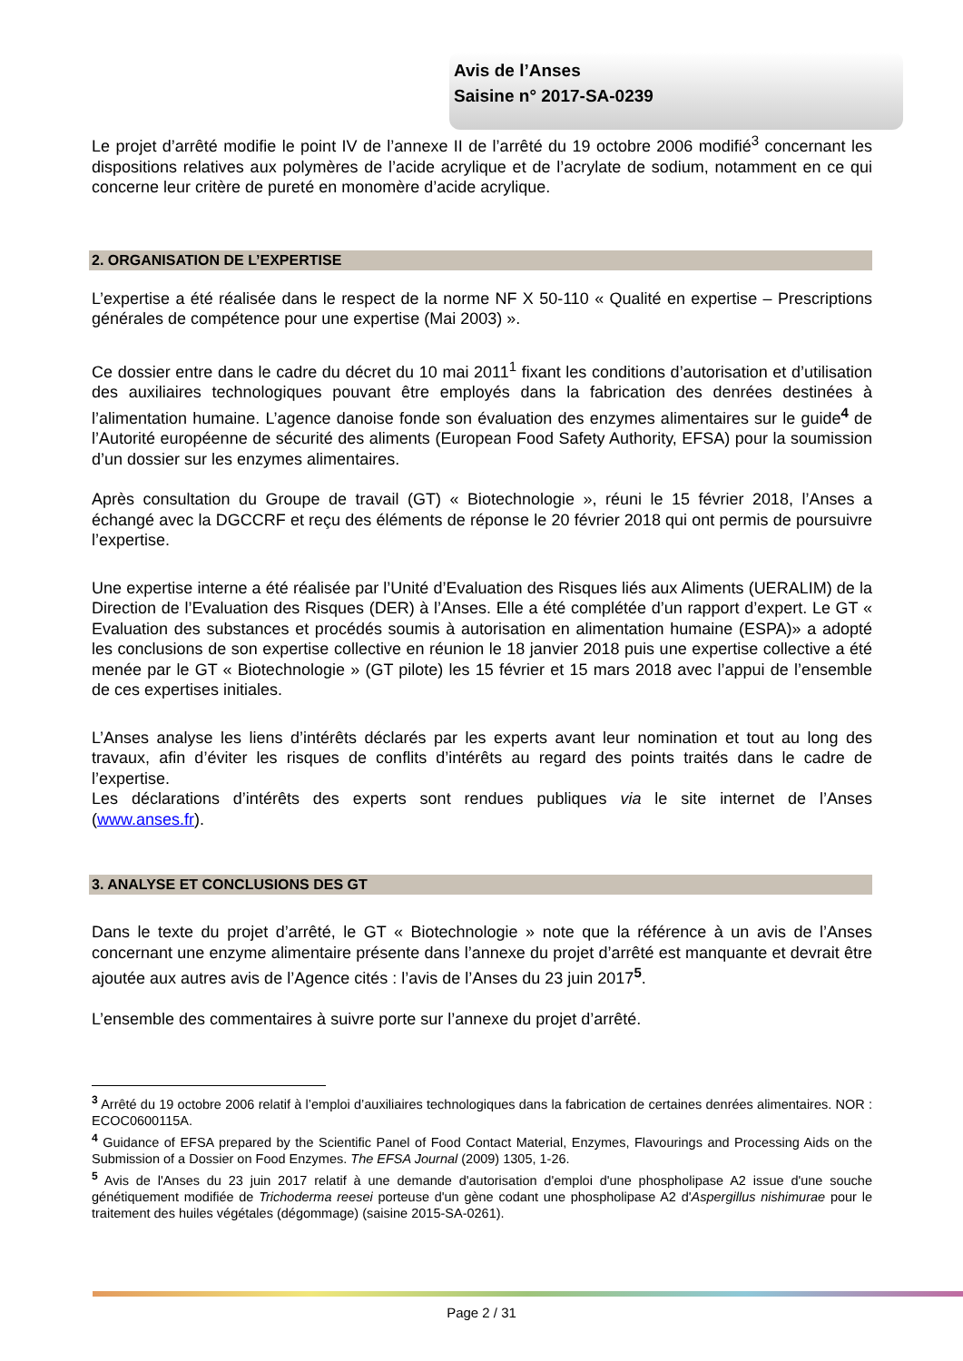Avis de l’Anses
Saisine n° 2017-SA-0239
Le projet d’arrêté modifie le point IV de l’annexe II de l’arrêté du 19 octobre 2006 modifié<sup>3</sup> concernant les dispositions relatives aux polymères de l’acide acrylique et de l’acrylate de sodium, notamment en ce qui concerne leur critère de pureté en monomère d’acide acrylique.
2. ORGANISATION DE L’EXPERTISE
L’expertise a été réalisée dans le respect de la norme NF X 50-110 « Qualité en expertise – Prescriptions générales de compétence pour une expertise (Mai 2003) ».
Ce dossier entre dans le cadre du décret du 10 mai 2011<sup>1</sup> fixant les conditions d’autorisation et d’utilisation des auxiliaires technologiques pouvant être employés dans la fabrication des denrées destinées à l’alimentation humaine. L’agence danoise fonde son évaluation des enzymes alimentaires sur le guide<sup>4</sup> de l’Autorité européenne de sécurité des aliments (European Food Safety Authority, EFSA) pour la soumission d’un dossier sur les enzymes alimentaires.
Après consultation du Groupe de travail (GT) « Biotechnologie », réuni le 15 février 2018, l’Anses a échangé avec la DGCCRF et reçu des éléments de réponse le 20 février 2018 qui ont permis de poursuivre l’expertise.
Une expertise interne a été réalisée par l’Unité d’Evaluation des Risques liés aux Aliments (UERALIM) de la Direction de l’Evaluation des Risques (DER) à l’Anses. Elle a été complétée d’un rapport d’expert. Le GT « Evaluation des substances et procédés soumis à autorisation en alimentation humaine (ESPA)» a adopté les conclusions de son expertise collective en réunion le 18 janvier 2018 puis une expertise collective a été menée par le GT « Biotechnologie » (GT pilote) les 15 février et 15 mars 2018 avec l’appui de l’ensemble de ces expertises initiales.
L’Anses analyse les liens d’intérêts déclarés par les experts avant leur nomination et tout au long des travaux, afin d’éviter les risques de conflits d’intérêts au regard des points traités dans le cadre de l’expertise.
Les déclarations d’intérêts des experts sont rendues publiques via le site internet de l’Anses (www.anses.fr).
3. ANALYSE ET CONCLUSIONS DES GT
Dans le texte du projet d’arrêté, le GT « Biotechnologie » note que la référence à un avis de l’Anses concernant une enzyme alimentaire présente dans l’annexe du projet d’arrêté est manquante et devrait être ajoutée aux autres avis de l’Agence cités : l’avis de l’Anses du 23 juin 2017<sup>5</sup>.
L’ensemble des commentaires à suivre porte sur l’annexe du projet d’arrêté.
<sup>3</sup> Arrêté du 19 octobre 2006 relatif à l’emploi d’auxiliaires technologiques dans la fabrication de certaines denrées alimentaires. NOR : ECOC0600115A.
<sup>4</sup> Guidance of EFSA prepared by the Scientific Panel of Food Contact Material, Enzymes, Flavourings and Processing Aids on the Submission of a Dossier on Food Enzymes. The EFSA Journal (2009) 1305, 1-26.
<sup>5</sup> Avis de l'Anses du 23 juin 2017 relatif à une demande d'autorisation d'emploi d'une phospholipase A2 issue d'une souche génétiquement modifiée de Trichoderma reesei porteuse d'un gène codant une phospholipase A2 d'Aspergillus nishimurae pour le traitement des huiles végétales (dégommage) (saisine 2015-SA-0261).
Page 2 / 31